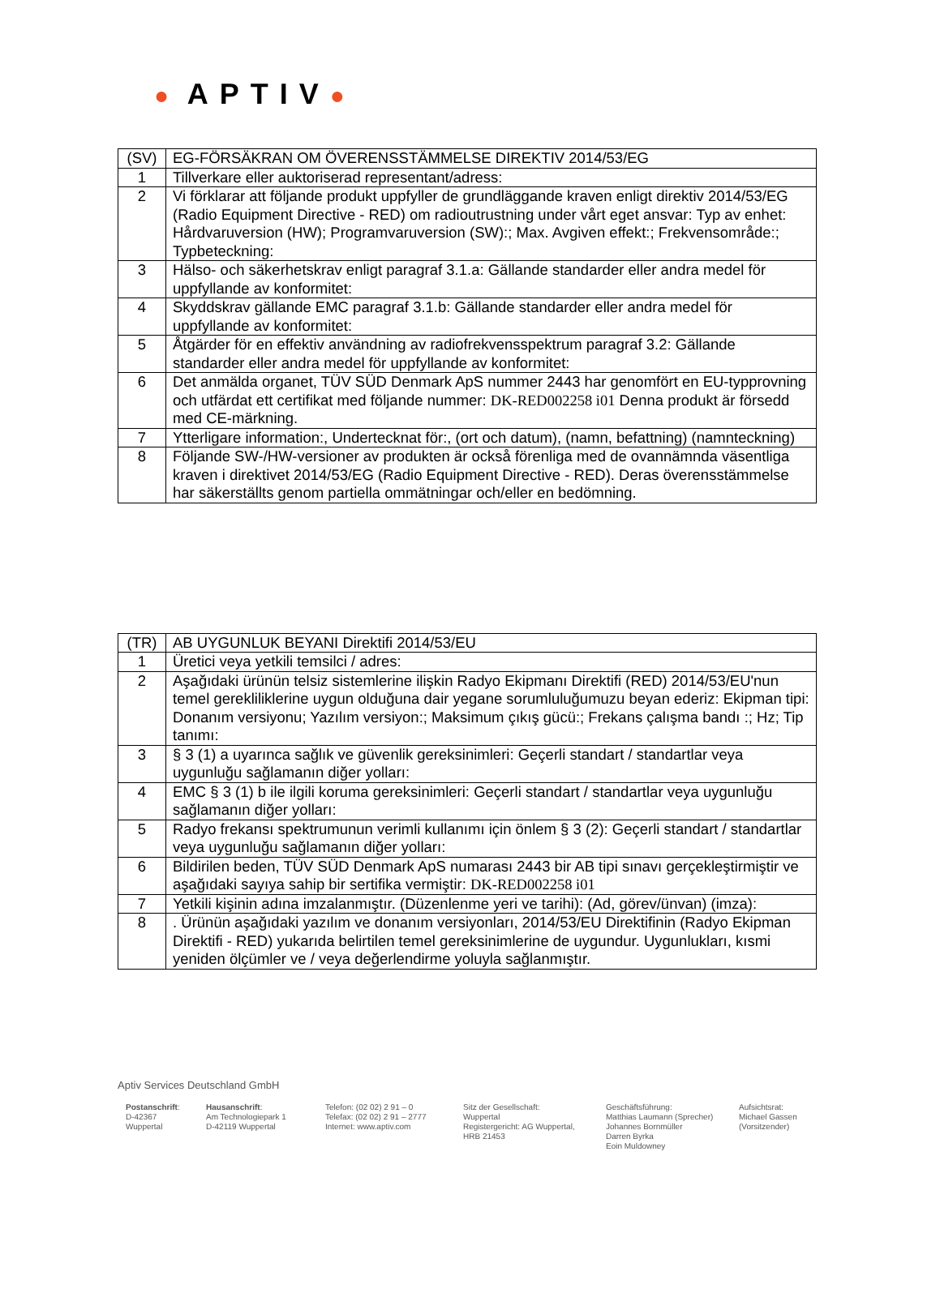● APTIV●
| (SV) | EG-FÖRSÄKRAN OM ÖVERENSSTÄMMELSE DIREKTIV 2014/53/EG |
| 1 | Tillverkare eller auktoriserad representant/adress: |
| 2 | Vi förklarar att följande produkt uppfyller de grundläggande kraven enligt direktiv 2014/53/EG (Radio Equipment Directive - RED) om radioutrustning under vårt eget ansvar: Typ av enhet: Hårdvaruversion (HW); Programvaruversion (SW):; Max. Avgiven effekt:; Frekvensområde:; Typbeteckning: |
| 3 | Hälso- och säkerhetskrav enligt paragraf 3.1.a: Gällande standarder eller andra medel för uppfyllande av konformitet: |
| 4 | Skyddskrav gällande EMC paragraf 3.1.b: Gällande standarder eller andra medel för uppfyllande av konformitet: |
| 5 | Åtgärder för en effektiv användning av radiofrekvensspektrum paragraf 3.2: Gällande standarder eller andra medel för uppfyllande av konformitet: |
| 6 | Det anmälda organet, TÜV SÜD Denmark ApS nummer 2443 har genomfört en EU-typprovning och utfärdat ett certifikat med följande nummer: DK-RED002258 i01 Denna produkt är försedd med CE-märkning. |
| 7 | Ytterligare information:, Undertecknat för:, (ort och datum), (namn, befattning) (namnteckning) |
| 8 | Följande SW-/HW-versioner av produkten är också förenliga med de ovannämnda väsentliga kraven i direktivet 2014/53/EG (Radio Equipment Directive - RED). Deras överensstämmelse har säkerställts genom partiella ommätningar och/eller en bedömning. |
| (TR) | AB UYGUNLUK BEYANI Direktifi 2014/53/EU |
| 1 | Üretici veya yetkili temsilci / adres: |
| 2 | Aşağıdaki ürünün telsiz sistemlerine ilişkin Radyo Ekipmanı Direktifi (RED) 2014/53/EU'nun temel gerekliliklerine uygun olduğuna dair yegane sorumluluğumuzu beyan ederiz: Ekipman tipi: Donanım versiyonu; Yazılım versiyon:; Maksimum çıkış gücü:; Frekans çalışma bandı :; Hz; Tip tanımı: |
| 3 | § 3 (1) a uyarınca sağlık ve güvenlik gereksinimleri: Geçerli standart / standartlar veya uygunluğu sağlamanın diğer yolları: |
| 4 | EMC § 3 (1) b ile ilgili koruma gereksinimleri: Geçerli standart / standartlar veya uygunluğu sağlamanın diğer yolları: |
| 5 | Radyo frekansı spektrumunun verimli kullanımı için önlem § 3 (2): Geçerli standart / standartlar veya uygunluğu sağlamanın diğer yolları: |
| 6 | Bildirilen beden, TÜV SÜD Denmark ApS numarası 2443 bir AB tipi sınavı gerçekleştirmiştir ve aşağıdaki sayıya sahip bir sertifika vermiştir: DK-RED002258 i01 |
| 7 | Yetkili kişinin adına imzalanmıştır. (Düzenlenme yeri ve tarihi): (Ad, görev/ünvan) (imza): |
| 8 | . Ürünün aşağıdaki yazılım ve donanım versiyonları, 2014/53/EU Direktifinin (Radyo Ekipman Direktifi - RED) yukarıda belirtilen temel gereksinimlerine de uygundur. Uygunlukları, kısmi yeniden ölçümler ve / veya değerlendirme yoluyla sağlanmıştır. |
Aptiv Services Deutschland GmbH
Postanschrift:
D-42367
Wuppertal
Hausanschrift:
Am Technologiepark 1
D-42119 Wuppertal
Telefon: (02 02) 2 91 – 0
Telefax: (02 02) 2 91 – 2777
Internet: www.aptiv.com
Sitz der Gesellschaft:
Wuppertal
Registergericht: AG Wuppertal,
HRB 21453
Geschäftsführung:
Matthias Laumann (Sprecher)
Johannes Bornmüller
Darren Byrka
Eoin Muldowney
Aufsichtsrat:
Michael Gassen
(Vorsitzender)